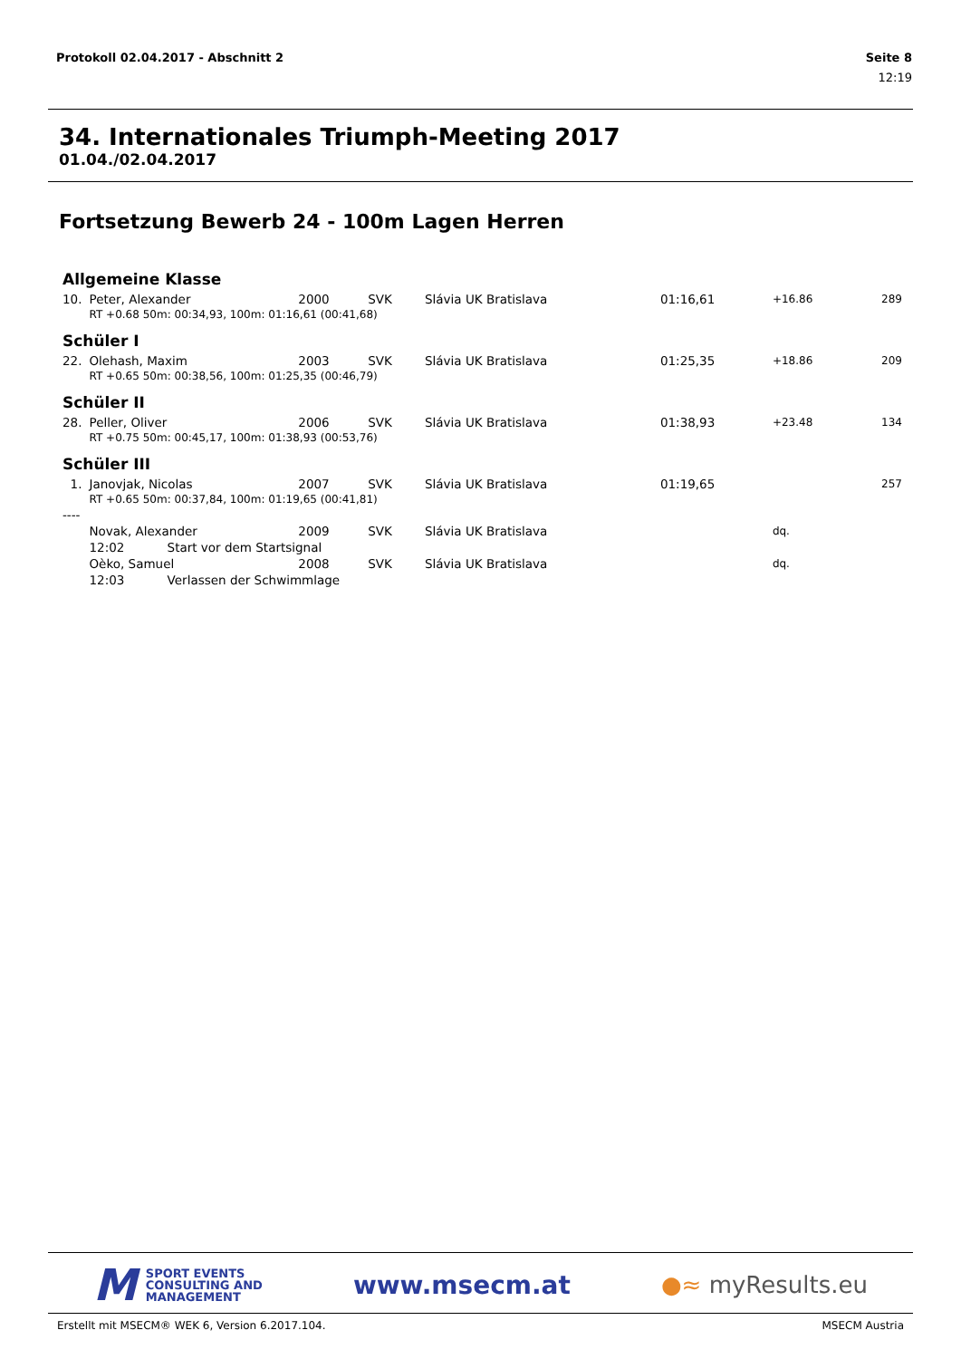Seite 8
12:19
Protokoll 02.04.2017 - Abschnitt 2
34. Internationales Triumph-Meeting 2017
01.04./02.04.2017
Fortsetzung Bewerb 24 - 100m Lagen Herren
| Allgemeine Klasse | | | | | | | |
| 10. | Peter, Alexander | 2000 | SVK | Slávia UK Bratislava | 01:16,61 | +16.86 | 289 |
| | RT +0.68 50m: 00:34,93, 100m: 01:16,61 (00:41,68) | | | | | | |
| Schüler I | | | | | | | |
| 22. | Olehash, Maxim | 2003 | SVK | Slávia UK Bratislava | 01:25,35 | +18.86 | 209 |
| | RT +0.65 50m: 00:38,56, 100m: 01:25,35 (00:46,79) | | | | | | |
| Schüler II | | | | | | | |
| 28. | Peller, Oliver | 2006 | SVK | Slávia UK Bratislava | 01:38,93 | +23.48 | 134 |
| | RT +0.75 50m: 00:45,17, 100m: 01:38,93 (00:53,76) | | | | | | |
| Schüler III | | | | | | | |
| 1. | Janovjak, Nicolas | 2007 | SVK | Slávia UK Bratislava | 01:19,65 | | 257 |
| | RT +0.65 50m: 00:37,84, 100m: 01:19,65 (00:41,81) | | | | | | |
| ---- | | | | | | | |
| | Novak, Alexander | 2009 | SVK | Slávia UK Bratislava | | dq. | |
| | 12:02 Start vor dem Startsignal | | | | | | |
| | Oèko, Samuel | 2008 | SVK | Slávia UK Bratislava | | dq. | |
| | 12:03 Verlassen der Schwimmlage | | | | | | |
M SPORT EVENTS
CONSULTING AND
MANAGEMENT
www.msecm.at ●≈ myResults.eu
MSECM Austria Erstellt mit MSECM® WEK 6, Version 6.2017.104.